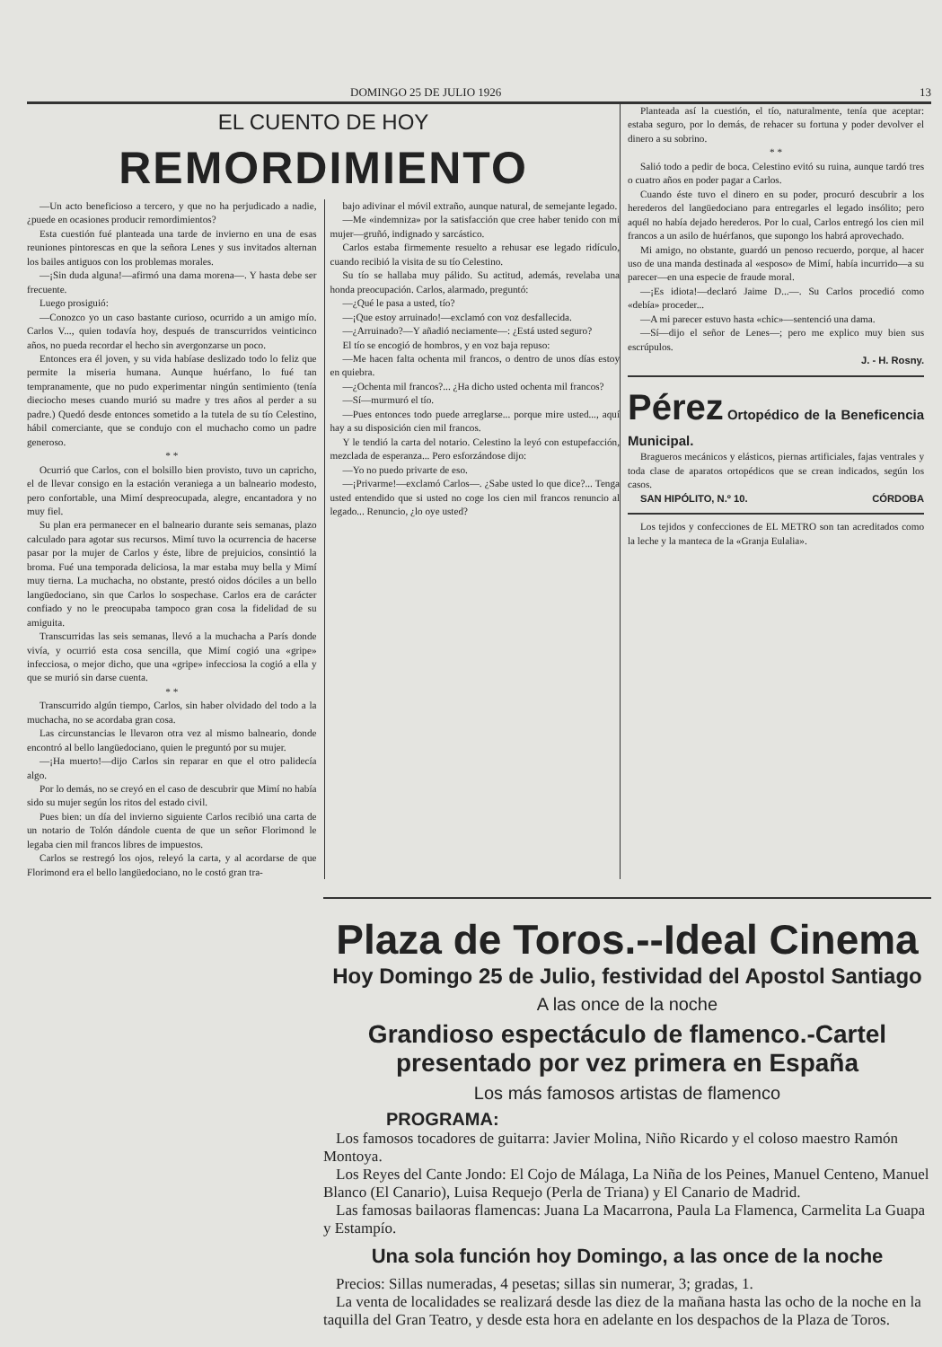DOMINGO 25 DE JULIO 1926 13
EL CUENTO DE HOY
REMORDIMIENTO
—Un acto beneficioso a tercero, y que no ha perjudicado a nadie, ¿puede en ocasiones producir remordimientos?
Esta cuestión fué planteada una tarde de invierno en una de esas reuniones pintorescas en que la señora Lenes y sus invitados alternan los bailes antiguos con los problemas morales.
—¡Sin duda alguna!—afirmó una dama morena—. Y hasta debe ser frecuente.
Luego prosiguió:
—Conozco yo un caso bastante curioso, ocurrido a un amigo mío. Carlos V..., quien todavía hoy, después de transcurridos veinticinco años, no pueda recordar el hecho sin avergonzarse un poco.
Entonces era él joven, y su vida habíase deslizado todo lo feliz que permite la miseria humana. Aunque huérfano, lo fué tan tempranamente, que no pudo experimentar ningún sentimiento (tenía dieciocho meses cuando murió su madre y tres años al perder a su padre.) Quedó desde entonces sometido a la tutela de su tío Celestino, hábil comerciante, que se condujo con el muchacho como un padre generoso.
* *
Ocurrió que Carlos, con el bolsillo bien provisto, tuvo un capricho, el de llevar consigo en la estación veraniega a un balneario modesto, pero confortable, una Mimí despreocupada, alegre, encantadora y no muy fiel.
Su plan era permanecer en el balneario durante seis semanas, plazo calculado para agotar sus recursos. Mimí tuvo la ocurrencia de hacerse pasar por la mujer de Carlos y éste, libre de prejuicios, consintió la broma. Fué una temporada deliciosa, la mar estaba muy bella y Mimí muy tierna. La muchacha, no obstante, prestó oidos dóciles a un bello langüedociano, sin que Carlos lo sospechase. Carlos era de carácter confiado y no le preocupaba tampoco gran cosa la fidelidad de su amiguita.
Transcurridas las seis semanas, llevó a la muchacha a París donde vivía, y ocurrió esta cosa sencilla, que Mimí cogió una «gripe» infecciosa, o mejor dicho, que una «gripe» infecciosa la cogió a ella y que se murió sin darse cuenta.
* *
Transcurrido algún tiempo, Carlos, sin haber olvidado del todo a la muchacha, no se acordaba gran cosa.
Las circunstancias le llevaron otra vez al mismo balneario, donde encontró al bello langüedociano, quien le preguntó por su mujer.
—¡Ha muerto!—dijo Carlos sin reparar en que el otro palidecía algo.
Por lo demás, no se creyó en el caso de descubrir que Mimí no había sido su mujer según los ritos del estado civil.
Pues bien: un día del invierno siguiente Carlos recibió una carta de un notario de Tolón dándole cuenta de que un señor Florimond le legaba cien mil francos libres de impuestos.
Carlos se restregó los ojos, releyó la carta, y al acordarse de que Florimond era el bello langüedociano, no le costó gran tra-
bajo adivinar el móvil extraño, aunque natural, de semejante legado.
—Me «indemniza» por la satisfacción que cree haber tenido con mi mujer—gruñó, indignado y sarcástico.
Carlos estaba firmemente resuelto a rehusar ese legado ridículo, cuando recibió la visita de su tío Celestino.
Su tío se hallaba muy pálido. Su actitud, además, revelaba una honda preocupación. Carlos, alarmado, preguntó:
—¿Qué le pasa a usted, tío?
—¡Que estoy arruinado!—exclamó con voz desfallecida.
—¿Arruinado?—Y añadió neciamente—: ¿Está usted seguro?
El tío se encogió de hombros, y en voz baja repuso:
—Me hacen falta ochenta mil francos, o dentro de unos días estoy en quiebra.
—¿Ochenta mil francos?... ¿Ha dicho usted ochenta mil francos?
—Sí—murmuró el tío.
—Pues entonces todo puede arreglarse... porque mire usted..., aquí hay a su disposición cien mil francos.
Y le tendió la carta del notario. Celestino la leyó con estupefacción, mezclada de esperanza... Pero esforzándose dijo:
—Yo no puedo privarte de eso.
—¡Privarme!—exclamó Carlos—. ¿Sabe usted lo que dice?... Tenga usted entendido que si usted no coge los cien mil francos renuncio al legado... Renuncio, ¿lo oye usted?
Planteada así la cuestión, el tío, naturalmente, tenía que aceptar: estaba seguro, por lo demás, de rehacer su fortuna y poder devolver el dinero a su sobrino.
* *
Salió todo a pedir de boca. Celestino evitó su ruina, aunque tardó tres o cuatro años en poder pagar a Carlos.
Cuando éste tuvo el dinero en su poder, procuró descubrir a los herederos del langüedociano para entregarles el legado insólito; pero aquél no había dejado herederos. Por lo cual, Carlos entregó los cien mil francos a un asilo de huérfanos, que supongo los habrá aprovechado.
Mi amigo, no obstante, guardó un penoso recuerdo, porque, al hacer uso de una manda destinada al «esposo» de Mimí, había incurrido—a su parecer—en una especie de fraude moral.
—¡Es idiota!—declaró Jaime D...—. Su Carlos procedió como «debía» proceder...
—A mi parecer estuvo hasta «chic»—sentenció una dama.
—Sí—dijo el señor de Lenes—; pero me explico muy bien sus escrúpulos.
J. - H. Rosny.
Pérez Ortopédico de la Beneficencia Municipal.
Bragueros mecánicos y elásticos, piernas artificiales, fajas ventrales y toda clase de aparatos ortopédicos que se crean indicados, según los casos.
SAN HIPÓLITO, N.º 10. CÓRDOBA
Los tejidos y confecciones de EL METRO son tan acreditados como la leche y la manteca de la «Granja Eulalia».
Plaza de Toros.--Ideal Cinema
Hoy Domingo 25 de Julio, festividad del Apostol Santiago
A las once de la noche
Grandioso espectáculo de flamenco.-Cartel presentado por vez primera en España
Los más famosos artistas de flamenco
PROGRAMA:
Los famosos tocadores de guitarra: Javier Molina, Niño Ricardo y el coloso maestro Ramón Montoya.
Los Reyes del Cante Jondo: El Cojo de Málaga, La Niña de los Peines, Manuel Centeno, Manuel Blanco (El Canario), Luisa Requejo (Perla de Triana) y El Canario de Madrid.
Las famosas bailaoras flamencas: Juana La Macarrona, Paula La Flamenca, Carmelita La Guapa y Estampío.
Una sola función hoy Domingo, a las once de la noche
Precios: Sillas numeradas, 4 pesetas; sillas sin numerar, 3; gradas, 1.
La venta de localidades se realizará desde las diez de la mañana hasta las ocho de la noche en la taquilla del Gran Teatro, y desde esta hora en adelante en los despachos de la Plaza de Toros.